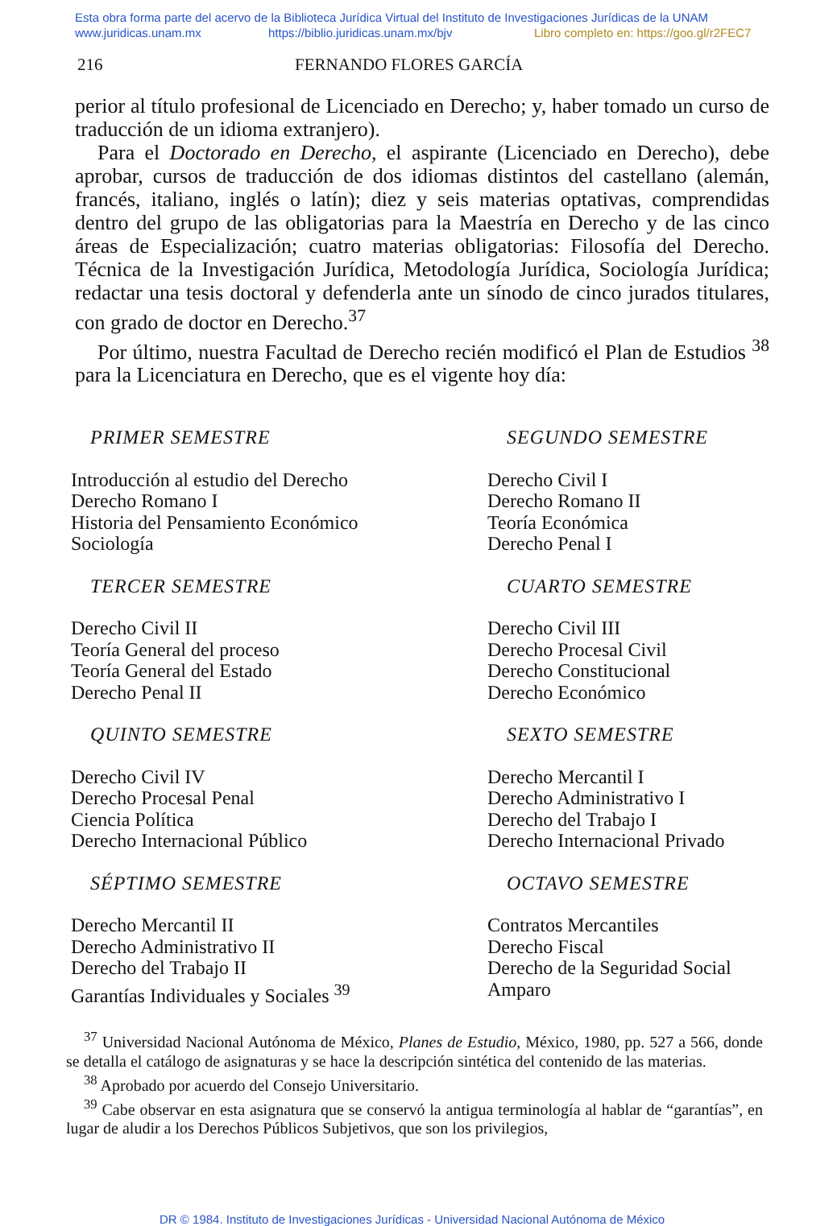Esta obra forma parte del acervo de la Biblioteca Jurídica Virtual del Instituto de Investigaciones Jurídicas de la UNAM
www.juridicas.unam.mx https://biblio.juridicas.unam.mx/bjv Libro completo en: https://goo.gl/r2FEC7
216 FERNANDO FLORES GARCÍA
perior al título profesional de Licenciado en Derecho; y, haber tomado un curso de traducción de un idioma extranjero).
Para el Doctorado en Derecho, el aspirante (Licenciado en Derecho), debe aprobar, cursos de traducción de dos idiomas distintos del castellano (alemán, francés, italiano, inglés o latín); diez y seis materias optativas, comprendidas dentro del grupo de las obligatorias para la Maestría en Derecho y de las cinco áreas de Especialización; cuatro materias obligatorias: Filosofía del Derecho. Técnica de la Investigación Jurídica, Metodología Jurídica, Sociología Jurídica; redactar una tesis doctoral y defenderla ante un sínodo de cinco jurados titulares, con grado de doctor en Derecho.<sup>37</sup>
Por último, nuestra Facultad de Derecho recién modificó el Plan de Estudios <sup>38</sup> para la Licenciatura en Derecho, que es el vigente hoy día:
PRIMER SEMESTRE
Introducción al estudio del Derecho
Derecho Romano I
Historia del Pensamiento Económico
Sociología
SEGUNDO SEMESTRE
Derecho Civil I
Derecho Romano II
Teoría Económica
Derecho Penal I
TERCER SEMESTRE
Derecho Civil II
Teoría General del proceso
Teoría General del Estado
Derecho Penal II
CUARTO SEMESTRE
Derecho Civil III
Derecho Procesal Civil
Derecho Constitucional
Derecho Económico
QUINTO SEMESTRE
Derecho Civil IV
Derecho Procesal Penal
Ciencia Política
Derecho Internacional Público
SEXTO SEMESTRE
Derecho Mercantil I
Derecho Administrativo I
Derecho del Trabajo I
Derecho Internacional Privado
SÉPTIMO SEMESTRE
Derecho Mercantil II
Derecho Administrativo II
Derecho del Trabajo II
Garantías Individuales y Sociales <sup>39</sup>
OCTAVO SEMESTRE
Contratos Mercantiles
Derecho Fiscal
Derecho de la Seguridad Social
Amparo
<sup>37</sup> Universidad Nacional Autónoma de México, Planes de Estudio, México, 1980, pp. 527 a 566, donde se detalla el catálogo de asignaturas y se hace la descripción sintética del contenido de las materias.
<sup>38</sup> Aprobado por acuerdo del Consejo Universitario.
<sup>39</sup> Cabe observar en esta asignatura que se conservó la antigua terminología al hablar de “garantías”, en lugar de aludir a los Derechos Públicos Subjetivos, que son los privilegios,
DR © 1984. Instituto de Investigaciones Jurídicas - Universidad Nacional Autónoma de México